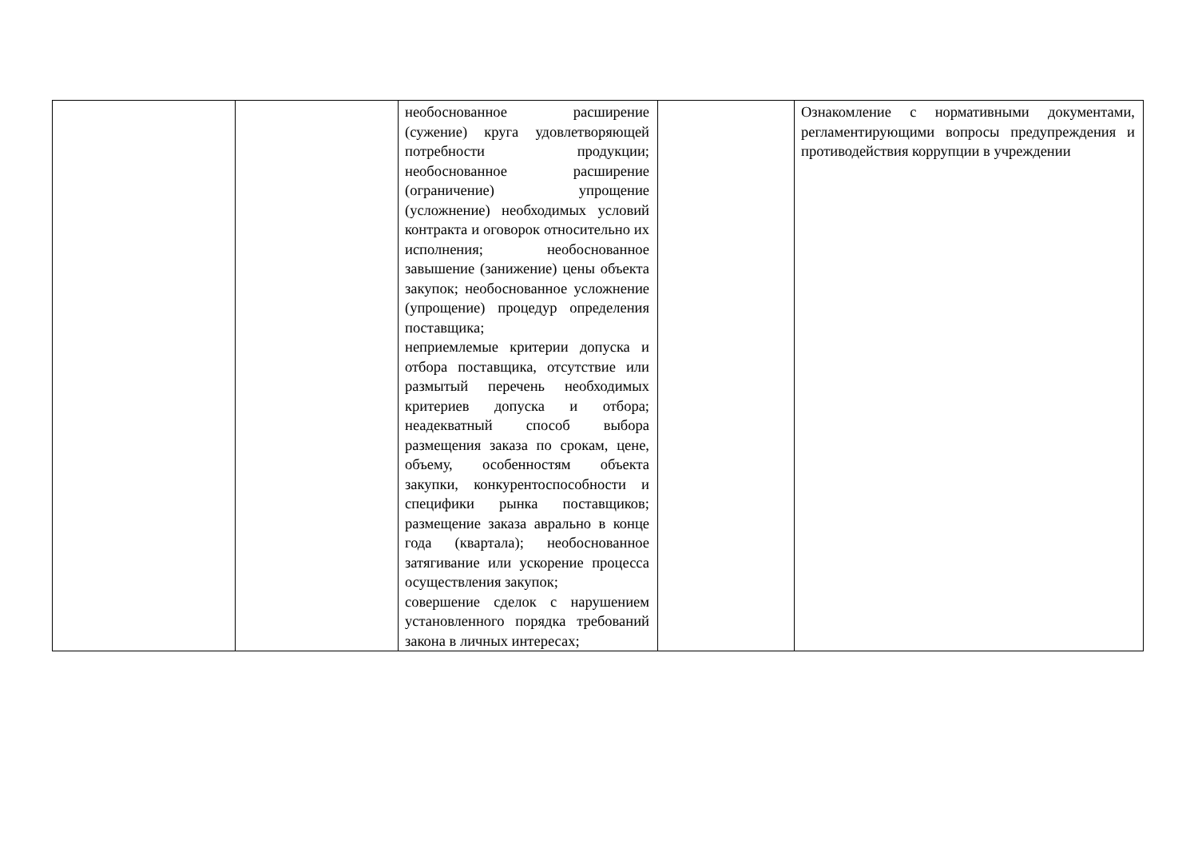| | | необоснованное расширение (сужение) круга удовлетворяющей потребности продукции; необоснованное расширение (ограничение) упрощение (усложнение) необходимых условий контракта и оговорок относительно их исполнения; необоснованное завышение (занижение) цены объекта закупок; необоснованное усложнение (упрощение) процедур определения поставщика; неприемлемые критерии допуска и отбора поставщика, отсутствие или размытый перечень необходимых критериев допуска и отбора; неадекватный способ выбора размещения заказа по срокам, цене, объему, особенностям объекта закупки, конкурентоспособности и специфики рынка поставщиков; размещение заказа аврально в конце года (квартала); необоснованное затягивание или ускорение процесса осуществления закупок; совершение сделок с нарушением установленного порядка требований закона в личных интересах; | | Ознакомление с нормативными документами, регламентирующими вопросы предупреждения и противодействия коррупции в учреждении |